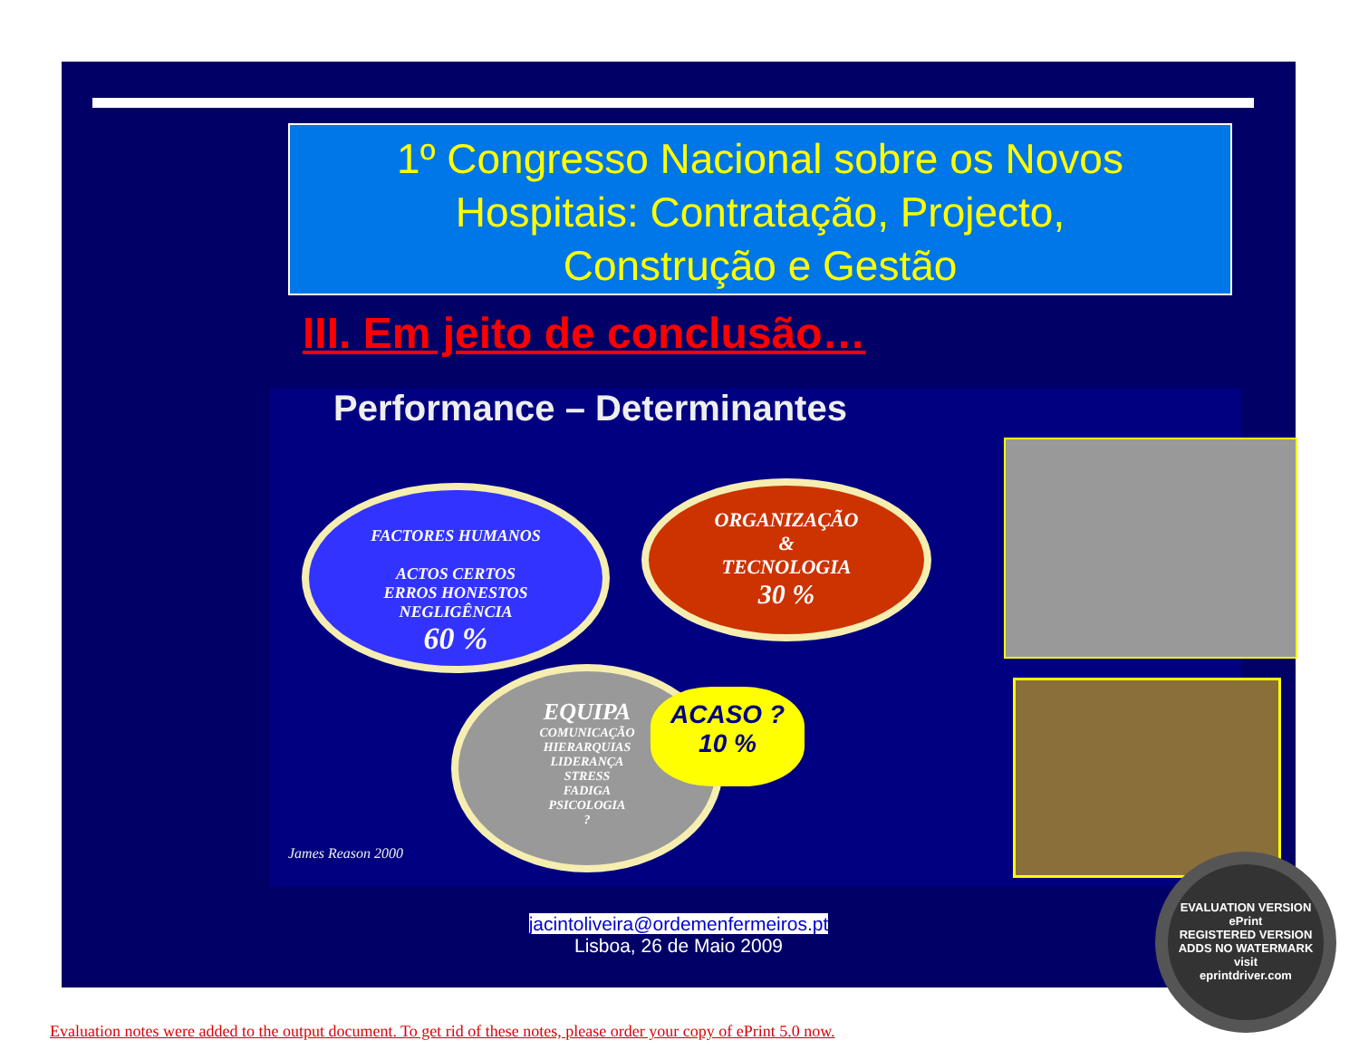1º Congresso Nacional sobre os Novos
Hospitais: Contratação, Projecto,
Construção e Gestão
III. Em jeito de conclusão…
Performance – Determinantes
FACTORES HUMANOS
ACTOS CERTOS
ERROS HONESTOS
NEGLIGÊNCIA
60 %
ORGANIZAÇÃO
&
TECNOLOGIA
30 %
EQUIPA
COMUNICAÇÃO
HIERARQUIAS
LIDERANÇA
STRESS
FADIGA
PSICOLOGIA
?
ACASO ?
10 %
James Reason 2000
jacintoliveira@ordemenfermeiros.pt
Lisboa, 26 de Maio 2009
EVALUATION VERSION
ePrint
REGISTERED VERSION
ADDS NO WATERMARK
visit
eprintdriver.com
Evaluation notes were added to the output document. To get rid of these notes, please order your copy of ePrint 5.0 now.